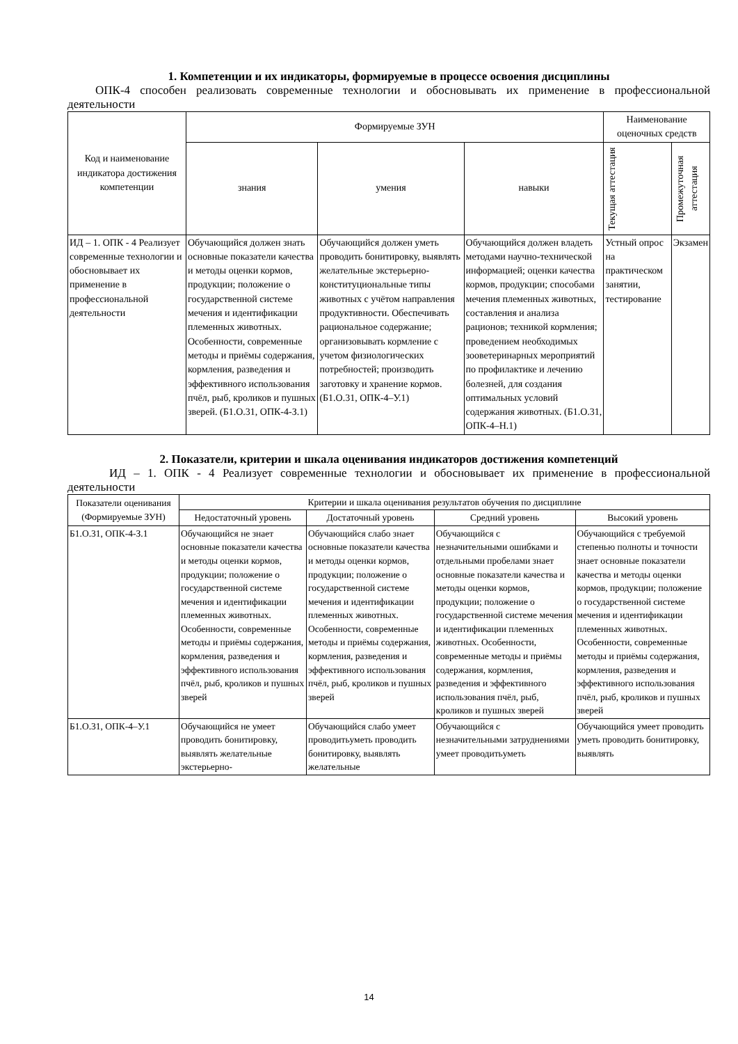1. Компетенции и их индикаторы, формируемые в процессе освоения дисциплины
ОПК-4 способен реализовать современные технологии и обосновывать их применение в профессиональной деятельности
| Код и наименование индикатора достижения компетенции | Формируемые ЗУН | | | Наименование оценочных средств | |
| --- | --- | --- | --- | --- | --- |
| | знания | умения | навыки | Текущая аттестация | Промежуточная аттестация |
| ИД – 1. ОПК - 4 Реализует современные технологии и обосновывает их применение в профессиональной деятельности | Обучающийся должен знать основные показатели качества и методы оценки кормов, продукции; положение о государственной системе мечения и идентификации племенных животных. Особенности, современные методы и приёмы содержания, кормления, разведения и эффективного использования пчёл, рыб, кроликов и пушных зверей. (Б1.О.31, ОПК-4-З.1) | Обучающийся должен уметь проводить бонитировку, выявлять желательные экстерьерно-конституциональные типы животных с учётом направления продуктивности. Обеспечивать рациональное содержание; организовывать кормление с учетом физиологических потребностей; производить заготовку и хранение кормов. (Б1.О.31, ОПК-4–У.1) | Обучающийся должен владеть методами научно-технической информацией; оценки качества кормов, продукции; способами мечения племенных животных, составления и анализа рационов; техникой кормления; проведением необходимых зооветеринарных мероприятий по профилактике и лечению болезней, для создания оптимальных условий содержания животных. (Б1.О.31, ОПК-4–Н.1) | Устный опрос на практическом занятии, тестирование | Экзамен |
2. Показатели, критерии и шкала оценивания индикаторов достижения компетенций
ИД – 1. ОПК - 4 Реализует современные технологии и обосновывает их применение в профессиональной деятельности
| Показатели оценивания (Формируемые ЗУН) | Критерии и шкала оценивания результатов обучения по дисциплине | | | |
| --- | --- | --- | --- | --- |
| | Недостаточный уровень | Достаточный уровень | Средний уровень | Высокий уровень |
| Б1.О.31, ОПК-4-З.1 | Обучающийся не знает основные показатели качества и методы оценки кормов, продукции; положение о государственной системе мечения и идентификации племенных животных. Особенности, современные методы и приёмы содержания, кормления, разведения и эффективного использования пчёл, рыб, кроликов и пушных зверей | Обучающийся слабо знает основные показатели качества и методы оценки кормов, продукции; положение о государственной системе мечения и идентификации племенных животных. Особенности, современные методы и приёмы содержания, кормления, разведения и эффективного использования пчёл, рыб, кроликов и пушных зверей | Обучающийся с незначительными ошибками и отдельными пробелами знает основные показатели качества и методы оценки кормов, продукции; положение о государственной системе мечения и идентификации племенных животных. Особенности, современные методы и приёмы содержания, кормления, разведения и эффективного использования пчёл, рыб, кроликов и пушных зверей | Обучающийся с требуемой степенью полноты и точности знает основные показатели качества и методы оценки кормов, продукции; положение о государственной системе мечения и идентификации племенных животных. Особенности, современные методы и приёмы содержания, кормления, разведения и эффективного использования пчёл, рыб, кроликов и пушных зверей |
| Б1.О.31, ОПК-4–У.1 | Обучающийся не умеет проводить бонитировку, выявлять желательные экстерьерно- | Обучающийся слабо умеет проводитьуметь проводить бонитировку, выявлять желательные | Обучающийся с незначительными затруднениями умеет проводитьуметь | Обучающийся умеет проводить уметь проводить бонитировку, выявлять |
14